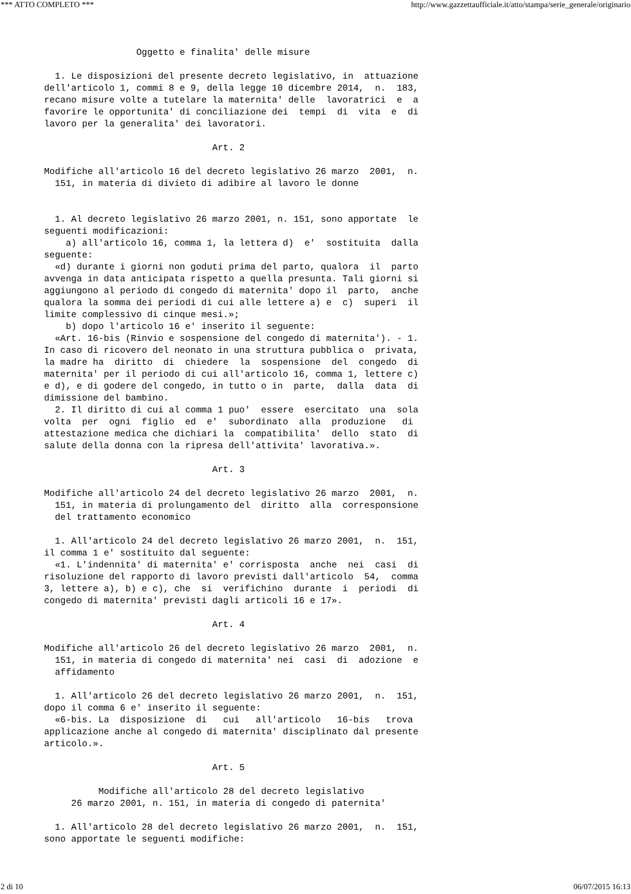*** ATTO COMPLETO *** http://www.gazzettaufficiale.it/atto/stampa/serie_generale/originario
                 Oggetto e finalita' delle misure

  1. Le disposizioni del presente decreto legislativo, in  attuazione
dell'articolo 1, commi 8 e 9, della legge 10 dicembre 2014,  n.  183,
recano misure volte a tutelare la maternita' delle  lavoratrici  e  a
favorire le opportunita' di conciliazione dei  tempi  di  vita  e  di
lavoro per la generalita' dei lavoratori.

                               Art. 2

Modifiche all'articolo 16 del decreto legislativo 26 marzo  2001,  n.
  151, in materia di divieto di adibire al lavoro le donne


  1. Al decreto legislativo 26 marzo 2001, n. 151, sono apportate  le
seguenti modificazioni:
    a) all'articolo 16, comma 1, la lettera d)  e'  sostituita  dalla
seguente:
  «d) durante i giorni non goduti prima del parto, qualora  il  parto
avvenga in data anticipata rispetto a quella presunta. Tali giorni si
aggiungono al periodo di congedo di maternita' dopo il  parto,  anche
qualora la somma dei periodi di cui alle lettere a) e  c)  superi  il
limite complessivo di cinque mesi.»;
    b) dopo l'articolo 16 e' inserito il seguente:
  «Art. 16-bis (Rinvio e sospensione del congedo di maternita'). - 1.
In caso di ricovero del neonato in una struttura pubblica o  privata,
la madre ha  diritto  di  chiedere  la  sospensione  del  congedo  di
maternita' per il periodo di cui all'articolo 16, comma 1, lettere c)
e d), e di godere del congedo, in tutto o in  parte,  dalla  data  di
dimissione del bambino.
  2. Il diritto di cui al comma 1 puo'  essere  esercitato  una  sola
volta  per  ogni  figlio  ed  e'  subordinato  alla  produzione   di
attestazione medica che dichiari la  compatibilita'  dello  stato  di
salute della donna con la ripresa dell'attivita' lavorativa.».

                               Art. 3

Modifiche all'articolo 24 del decreto legislativo 26 marzo  2001,  n.
  151, in materia di prolungamento del  diritto  alla  corresponsione
  del trattamento economico

  1. All'articolo 24 del decreto legislativo 26 marzo 2001,  n.  151,
il comma 1 e' sostituito dal seguente:
  «1. L'indennita' di maternita' e' corrisposta  anche  nei  casi  di
risoluzione del rapporto di lavoro previsti dall'articolo  54,  comma
3, lettere a), b) e c), che  si  verifichino  durante  i  periodi  di
congedo di maternita' previsti dagli articoli 16 e 17».

                               Art. 4

Modifiche all'articolo 26 del decreto legislativo 26 marzo  2001,  n.
  151, in materia di congedo di maternita' nei  casi  di  adozione  e
  affidamento

  1. All'articolo 26 del decreto legislativo 26 marzo 2001,  n.  151,
dopo il comma 6 e' inserito il seguente:
  «6-bis. La  disposizione  di   cui   all'articolo   16-bis   trova
applicazione anche al congedo di maternita' disciplinato dal presente
articolo.».

                               Art. 5

          Modifiche all'articolo 28 del decreto legislativo
     26 marzo 2001, n. 151, in materia di congedo di paternita'

  1. All'articolo 28 del decreto legislativo 26 marzo 2001,  n.  151,
sono apportate le seguenti modifiche:
2 di 10 06/07/2015 16:13